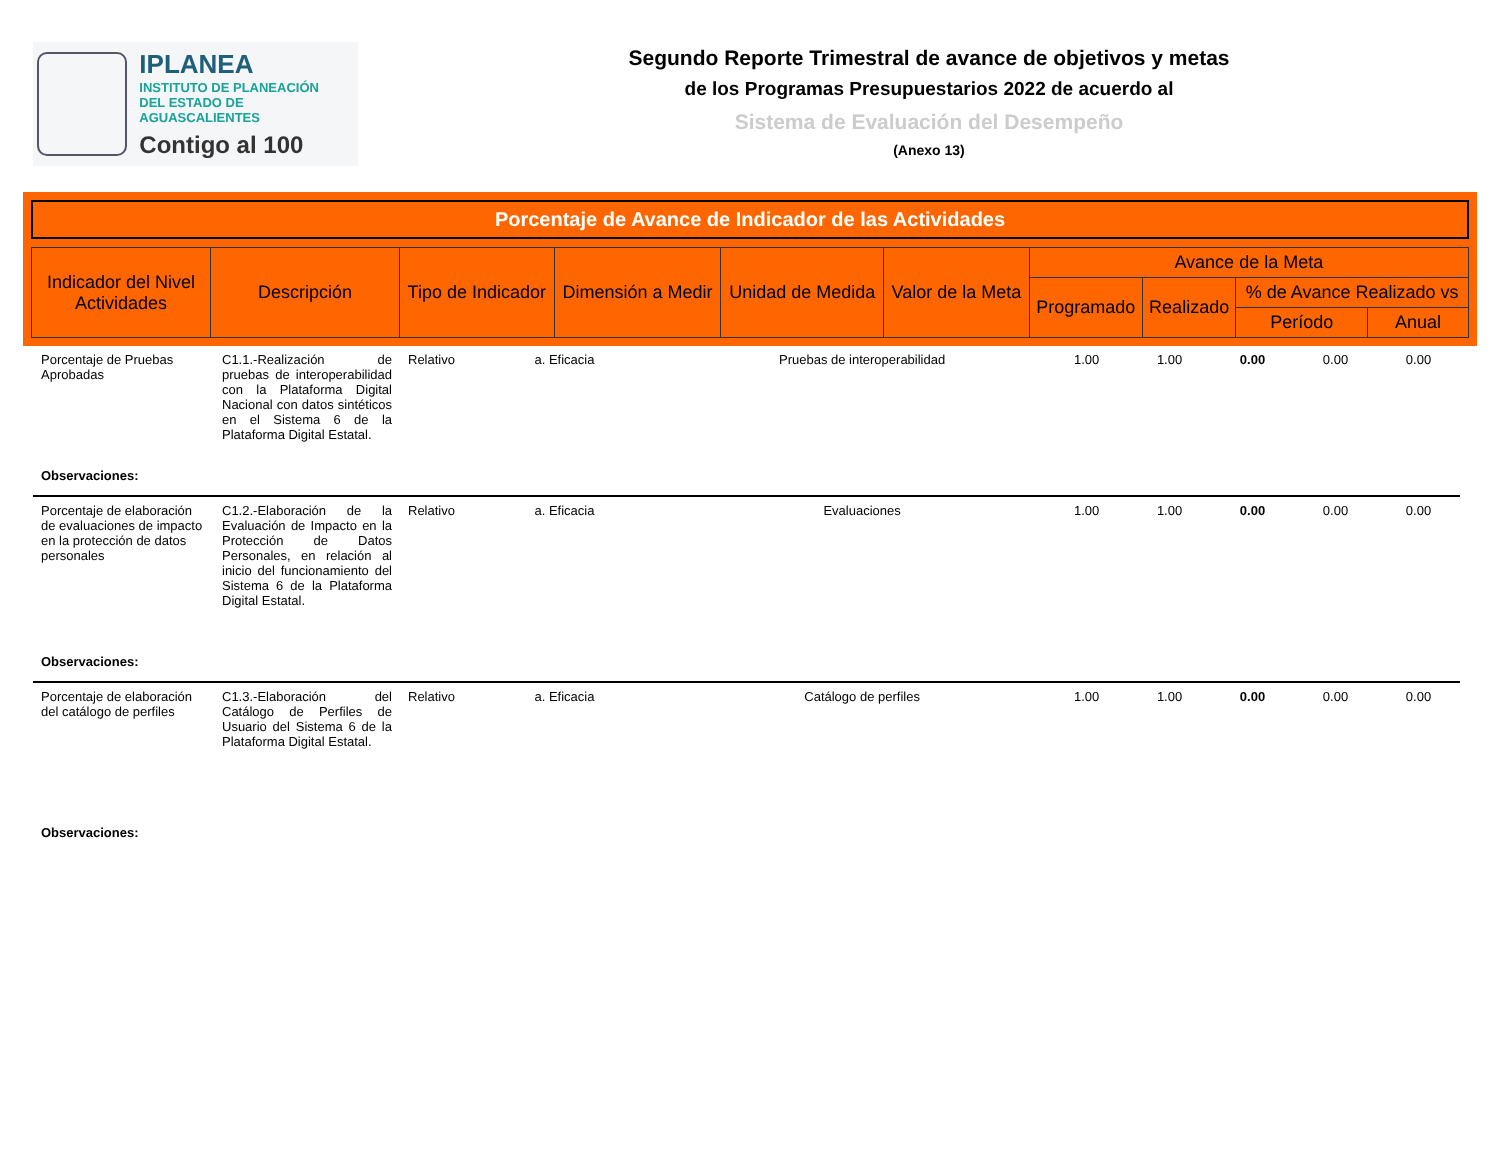IPLANEA
INSTITUTO DE PLANEACIÓN
DEL ESTADO DE AGUASCALIENTES
Contigo al 100
Segundo Reporte Trimestral de avance de objetivos y metas
de los Programas Presupuestarios 2022 de acuerdo al
Sistema de Evaluación del Desempeño
(Anexo 13)
Porcentaje de Avance de Indicador de las Actividades
| Indicador del Nivel Actividades | Descripción | Tipo de Indicador | Dimensión a Medir | Unidad de Medida | Valor de la Meta | Avance de la Meta | | | |
| | | | | | | Programado | Realizado | % de Avance Realizado vs | |
| | | | | | | | | Período | Anual |
| Porcentaje de Pruebas Aprobadas | C1.1.-Realización de pruebas de interoperabilidad con la Plataforma Digital Nacional con datos sintéticos en el Sistema 6 de la Plataforma Digital Estatal. | Relativo | a. Eficacia | Pruebas de interoperabilidad | 1.00 | 1.00 | 0.00 | 0.00 | 0.00 |
| Observaciones: | | | | | | | | | |
| Porcentaje de elaboración de evaluaciones de impacto en la protección de datos personales | C1.2.-Elaboración de la Evaluación de Impacto en la Protección de Datos Personales, en relación al inicio del funcionamiento del Sistema 6 de la Plataforma Digital Estatal. | Relativo | a. Eficacia | Evaluaciones | 1.00 | 1.00 | 0.00 | 0.00 | 0.00 |
| Observaciones: | | | | | | | | | |
| Porcentaje de elaboración del catálogo de perfiles | C1.3.-Elaboración del Catálogo de Perfiles de Usuario del Sistema 6 de la Plataforma Digital Estatal. | Relativo | a. Eficacia | Catálogo de perfiles | 1.00 | 1.00 | 0.00 | 0.00 | 0.00 |
| Observaciones: | | | | | | | | | |